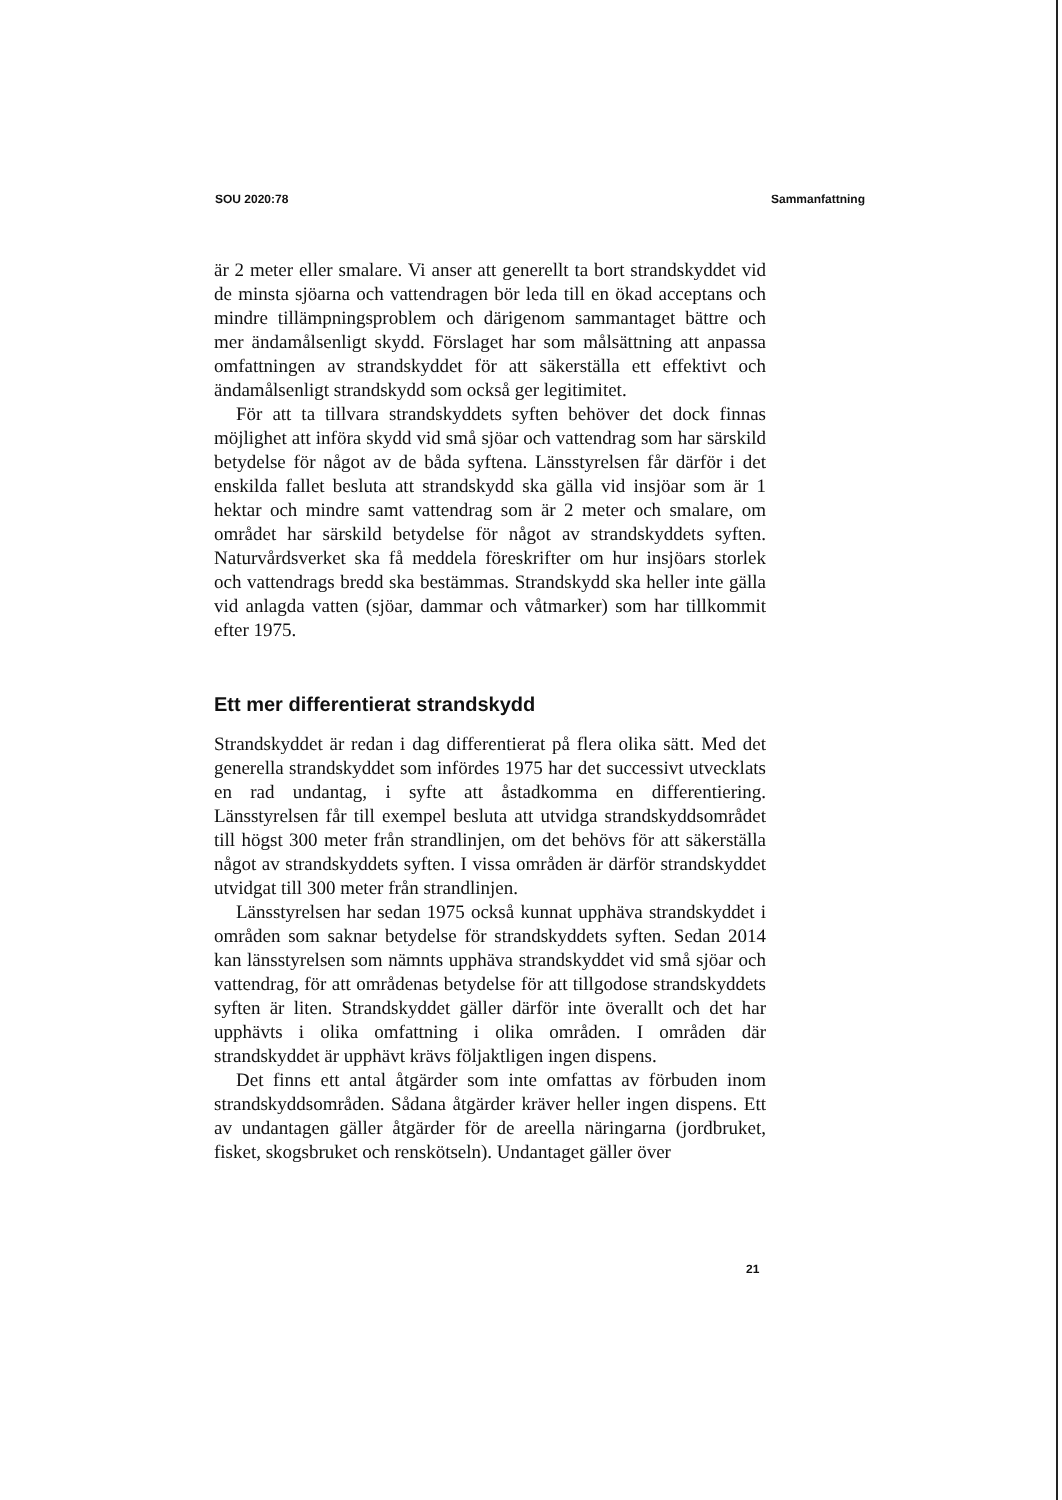SOU 2020:78 Sammanfattning
är 2 meter eller smalare. Vi anser att generellt ta bort strandskyddet vid de minsta sjöarna och vattendragen bör leda till en ökad acceptans och mindre tillämpningsproblem och därigenom sammantaget bättre och mer ändamålsenligt skydd. Förslaget har som målsättning att anpassa omfattningen av strandskyddet för att säkerställa ett effektivt och ändamålsenligt strandskydd som också ger legitimitet.
För att ta tillvara strandskyddets syften behöver det dock finnas möjlighet att införa skydd vid små sjöar och vattendrag som har särskild betydelse för något av de båda syftena. Länsstyrelsen får därför i det enskilda fallet besluta att strandskydd ska gälla vid insjöar som är 1 hektar och mindre samt vattendrag som är 2 meter och smalare, om området har särskild betydelse för något av strandskyddets syften. Naturvårdsverket ska få meddela föreskrifter om hur insjöars storlek och vattendrags bredd ska bestämmas. Strandskydd ska heller inte gälla vid anlagda vatten (sjöar, dammar och våtmarker) som har tillkommit efter 1975.
Ett mer differentierat strandskydd
Strandskyddet är redan i dag differentierat på flera olika sätt. Med det generella strandskyddet som infördes 1975 har det successivt utvecklats en rad undantag, i syfte att åstadkomma en differentiering. Länsstyrelsen får till exempel besluta att utvidga strandskyddsområdet till högst 300 meter från strandlinjen, om det behövs för att säkerställa något av strandskyddets syften. I vissa områden är därför strandskyddet utvidgat till 300 meter från strandlinjen.
Länsstyrelsen har sedan 1975 också kunnat upphäva strandskyddet i områden som saknar betydelse för strandskyddets syften. Sedan 2014 kan länsstyrelsen som nämnts upphäva strandskyddet vid små sjöar och vattendrag, för att områdenas betydelse för att tillgodose strandskyddets syften är liten. Strandskyddet gäller därför inte överallt och det har upphävts i olika omfattning i olika områden. I områden där strandskyddet är upphävt krävs följaktligen ingen dispens.
Det finns ett antal åtgärder som inte omfattas av förbuden inom strandskyddsområden. Sådana åtgärder kräver heller ingen dispens. Ett av undantagen gäller åtgärder för de areella näringarna (jordbruket, fisket, skogsbruket och renskötseln). Undantaget gäller över
21